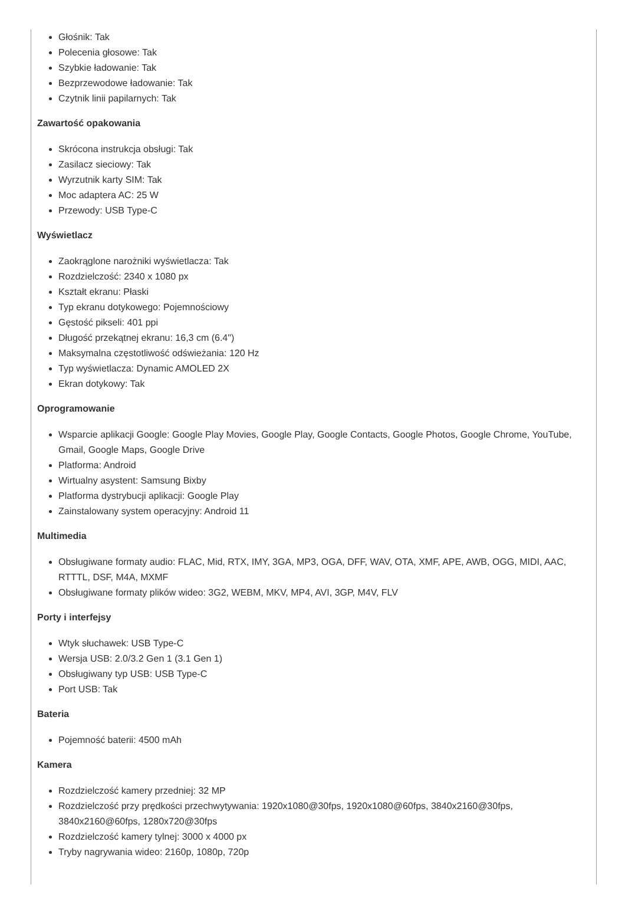Głośnik: Tak
Polecenia głosowe: Tak
Szybkie ładowanie: Tak
Bezprzewodowe ładowanie: Tak
Czytnik linii papilarnych: Tak
Zawartość opakowania
Skrócona instrukcja obsługi: Tak
Zasilacz sieciowy: Tak
Wyrzutnik karty SIM: Tak
Moc adaptera AC: 25 W
Przewody: USB Type-C
Wyświetlacz
Zaokrąglone narożniki wyświetlacza: Tak
Rozdzielczość: 2340 x 1080 px
Kształt ekranu: Płaski
Typ ekranu dotykowego: Pojemnościowy
Gęstość pikseli: 401 ppi
Długość przekątnej ekranu: 16,3 cm (6.4")
Maksymalna częstotliwość odświeżania: 120 Hz
Typ wyświetlacza: Dynamic AMOLED 2X
Ekran dotykowy: Tak
Oprogramowanie
Wsparcie aplikacji Google: Google Play Movies, Google Play, Google Contacts, Google Photos, Google Chrome, YouTube, Gmail, Google Maps, Google Drive
Platforma: Android
Wirtualny asystent: Samsung Bixby
Platforma dystrybucji aplikacji: Google Play
Zainstalowany system operacyjny: Android 11
Multimedia
Obsługiwane formaty audio: FLAC, Mid, RTX, IMY, 3GA, MP3, OGA, DFF, WAV, OTA, XMF, APE, AWB, OGG, MIDI, AAC, RTTTL, DSF, M4A, MXMF
Obsługiwane formaty plików wideo: 3G2, WEBM, MKV, MP4, AVI, 3GP, M4V, FLV
Porty i interfejsy
Wtyk słuchawek: USB Type-C
Wersja USB: 2.0/3.2 Gen 1 (3.1 Gen 1)
Obsługiwany typ USB: USB Type-C
Port USB: Tak
Bateria
Pojemność baterii: 4500 mAh
Kamera
Rozdzielczość kamery przedniej: 32 MP
Rozdzielczość przy prędkości przechwytywania: 1920x1080@30fps, 1920x1080@60fps, 3840x2160@30fps, 3840x2160@60fps, 1280x720@30fps
Rozdzielczość kamery tylnej: 3000 x 4000 px
Tryby nagrywania wideo: 2160p, 1080p, 720p